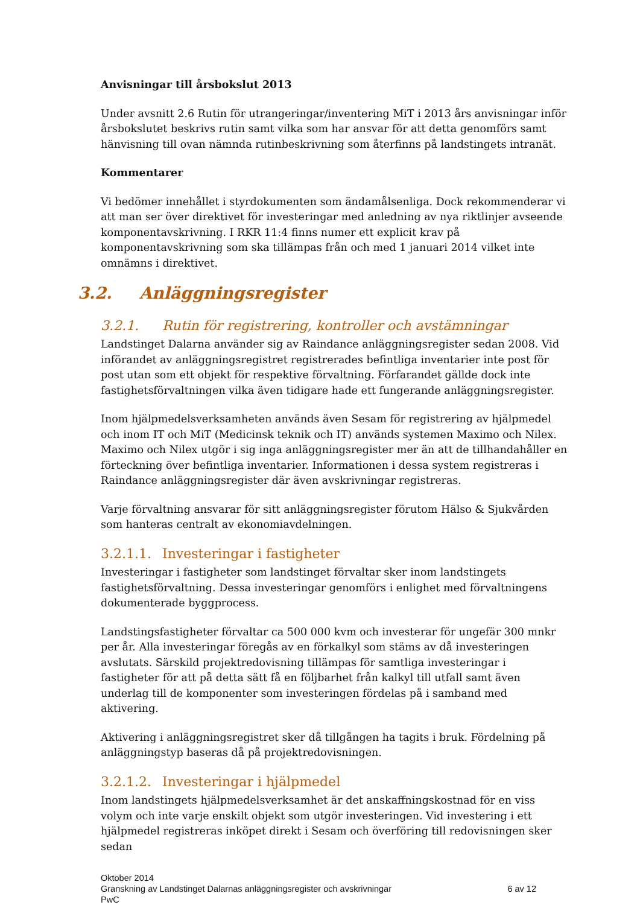Anvisningar till årsbokslut 2013
Under avsnitt 2.6 Rutin för utrangeringar/inventering MiT i 2013 års anvisningar inför årsbokslutet beskrivs rutin samt vilka som har ansvar för att detta genomförs samt hänvisning till ovan nämnda rutinbeskrivning som återfinns på landstingets intranät.
Kommentarer
Vi bedömer innehållet i styrdokumenten som ändamålsenliga. Dock rekommenderar vi att man ser över direktivet för investeringar med anledning av nya riktlinjer avseende komponentavskrivning. I RKR 11:4 finns numer ett explicit krav på komponentavskrivning som ska tillämpas från och med 1 januari 2014 vilket inte omnämns i direktivet.
3.2. Anläggningsregister
3.2.1. Rutin för registrering, kontroller och avstämningar
Landstinget Dalarna använder sig av Raindance anläggningsregister sedan 2008. Vid införandet av anläggningsregistret registrerades befintliga inventarier inte post för post utan som ett objekt för respektive förvaltning. Förfarandet gällde dock inte fastighetsförvaltningen vilka även tidigare hade ett fungerande anläggningsregister.
Inom hjälpmedelsverksamheten används även Sesam för registrering av hjälpmedel och inom IT och MiT (Medicinsk teknik och IT) används systemen Maximo och Nilex. Maximo och Nilex utgör i sig inga anläggningsregister mer än att de tillhandahåller en förteckning över befintliga inventarier. Informationen i dessa system registreras i Raindance anläggningsregister där även avskrivningar registreras.
Varje förvaltning ansvarar för sitt anläggningsregister förutom Hälso & Sjukvården som hanteras centralt av ekonomiavdelningen.
3.2.1.1. Investeringar i fastigheter
Investeringar i fastigheter som landstinget förvaltar sker inom landstingets fastighetsförvaltning. Dessa investeringar genomförs i enlighet med förvaltningens dokumenterade byggprocess.
Landstingsfastigheter förvaltar ca 500 000 kvm och investerar för ungefär 300 mnkr per år. Alla investeringar föregås av en förkalkyl som stäms av då investeringen avslutats. Särskild projektredovisning tillämpas för samtliga investeringar i fastigheter för att på detta sätt få en följbarhet från kalkyl till utfall samt även underlag till de komponenter som investeringen fördelas på i samband med aktivering.
Aktivering i anläggningsregistret sker då tillgången ha tagits i bruk. Fördelning på anläggningstyp baseras då på projektredovisningen.
3.2.1.2. Investeringar i hjälpmedel
Inom landstingets hjälpmedelsverksamhet är det anskaffningskostnad för en viss volym och inte varje enskilt objekt som utgör investeringen. Vid investering i ett hjälpmedel registreras inköpet direkt i Sesam och överföring till redovisningen sker sedan
Oktober 2014
Granskning av Landstinget Dalarnas anläggningsregister och avskrivningar 6 av 12
PwC